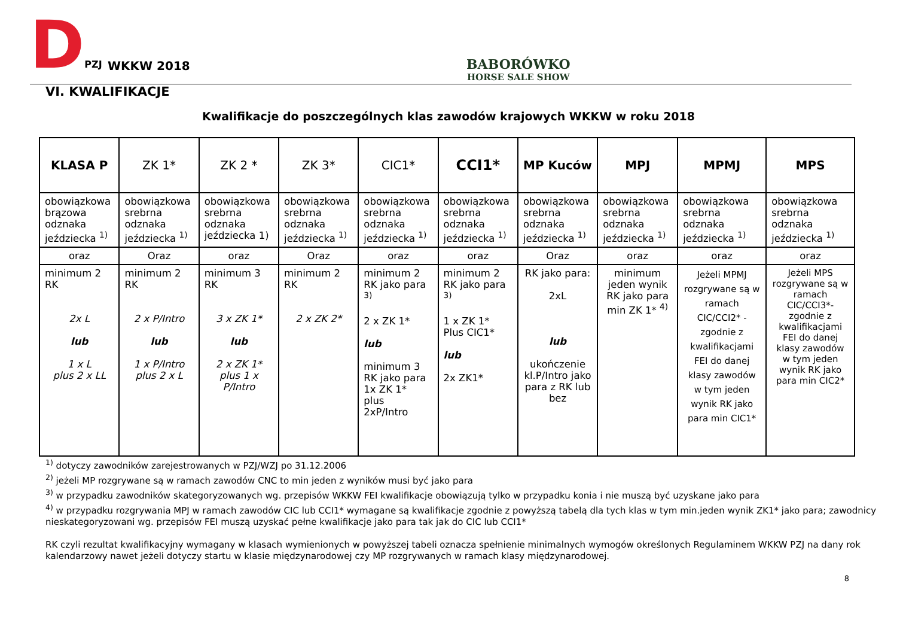DPZJ
WKKW 2018
BABORÓWKO
HORSE SALE SHOW
VI. KWALIFIKACJE
Kwalifikacje do poszczególnych klas zawodów krajowych WKKW w roku 2018
| KLASA P | ZK 1* | ZK 2 * | ZK 3* | CIC1* | CCI1* | MP Kuców | MPJ | MPMJ | MPS |
| --- | --- | --- | --- | --- | --- | --- | --- | --- | --- |
| obowiązkowa brązowa odznaka jeździecka <sup>1)</sup> | obowiązkowa srebrna odznaka jeździecka <sup>1)</sup> | obowiązkowa srebrna odznaka jeździecka 1) | obowiązkowa srebrna odznaka jeździecka <sup>1)</sup> | obowiązkowa srebrna odznaka jeździecka <sup>1)</sup> | obowiązkowa srebrna odznaka jeździecka <sup>1)</sup> | obowiązkowa srebrna odznaka jeździecka <sup>1)</sup> | obowiązkowa srebrna odznaka jeździecka <sup>1)</sup> | obowiązkowa srebrna odznaka jeździecka <sup>1)</sup> | obowiązkowa srebrna odznaka jeździecka <sup>1)</sup> |
| oraz | Oraz | oraz | Oraz | oraz | oraz | Oraz | oraz | oraz | oraz |
| minimum 2 RK 2x L lub 1 x L plus 2 x LL | minimum 2 RK 2 x P/Intro lub 1 x P/Intro plus 2 x L | minimum 3 RK 3 x ZK 1* lub 2 x ZK 1* plus 1 x P/Intro | minimum 2 RK 2 x ZK 2* | minimum 2 RK jako para <sup>3)</sup> 2 x ZK 1* lub minimum 3 RK jako para 1x ZK 1* plus 2xP/Intro | minimum 2 RK jako para <sup>3)</sup> 1 x ZK 1* Plus CIC1* lub 2x ZK1* | RK jako para: 2xL lub ukończenie kl.P/Intro jako para z RK lub bez | minimum jeden wynik RK jako para min ZK 1* <sup>4)</sup> | Jeżeli MPMJ rozgrywane są w ramach CIC/CCI2* - zgodnie z kwalifikacjami FEI do danej klasy zawodów w tym jeden wynik RK jako para min CIC1* | Jeżeli MPS rozgrywane są w ramach CIC/CCI3*- zgodnie z kwalifikacjami FEI do danej klasy zawodów w tym jeden wynik RK jako para min CIC2* |
<sup>1)</sup> dotyczy zawodników zarejestrowanych w PZJ/WZJ po 31.12.2006
<sup>2)</sup> jeżeli MP rozgrywane są w ramach zawodów CNC to min jeden z wyników musi być jako para
<sup>3)</sup> w przypadku zawodników skategoryzowanych wg. przepisów WKKW FEI kwalifikacje obowiązują tylko w przypadku konia i nie muszą być uzyskane jako para
<sup>4)</sup> w przypadku rozgrywania MPJ w ramach zawodów CIC lub CCI1* wymagane są kwalifikacje zgodnie z powyższą tabelą dla tych klas w tym min.jeden wynik ZK1* jako para; zawodnicy nieskategoryzowani wg. przepisów FEI muszą uzyskać pełne kwalifikacje jako para tak jak do CIC lub CCI1*
RK czyli rezultat kwalifikacyjny wymagany w klasach wymienionych w powyższej tabeli oznacza spełnienie minimalnych wymogów określonych Regulaminem WKKW PZJ na dany rok kalendarzowy nawet jeżeli dotyczy startu w klasie międzynarodowej czy MP rozgrywanych w ramach klasy międzynarodowej.
8